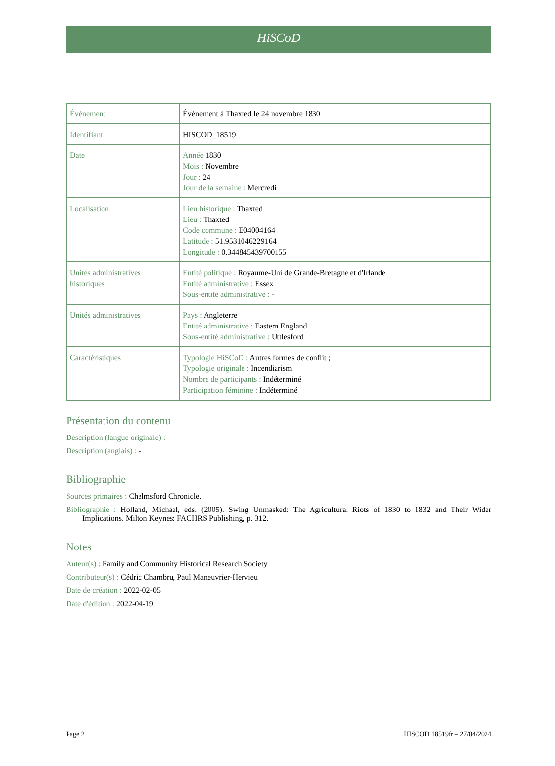HiSCoD
| Évènement | Évènement à Thaxted le 24 novembre 1830 |
| Identifiant | HISCOD_18519 |
| Date | Année 1830 Mois : Novembre Jour : 24 Jour de la semaine : Mercredi |
| Localisation | Lieu historique : Thaxted Lieu : Thaxted Code commune : E04004164 Latitude : 51.9531046229164 Longitude : 0.344845439700155 |
| Unités administratives historiques | Entité politique : Royaume-Uni de Grande-Bretagne et d'Irlande Entité administrative : Essex Sous-entité administrative : - |
| Unités administratives | Pays : Angleterre Entité administrative : Eastern England Sous-entité administrative : Uttlesford |
| Caractéristiques | Typologie HiSCoD : Autres formes de conflit ; Typologie originale : Incendiarism Nombre de participants : Indéterminé Participation féminine : Indéterminé |
Présentation du contenu
Description (langue originale) : -
Description (anglais) : -
Bibliographie
Sources primaires : Chelmsford Chronicle.
Bibliographie : Holland, Michael, eds. (2005). Swing Unmasked: The Agricultural Riots of 1830 to 1832 and Their Wider Implications. Milton Keynes: FACHRS Publishing, p. 312.
Notes
Auteur(s) : Family and Community Historical Research Society
Contributeur(s) : Cédric Chambru, Paul Maneuvrier-Hervieu
Date de création : 2022-02-05
Date d'édition : 2022-04-19
Page 2 HISCOD 18519fr – 27/04/2024